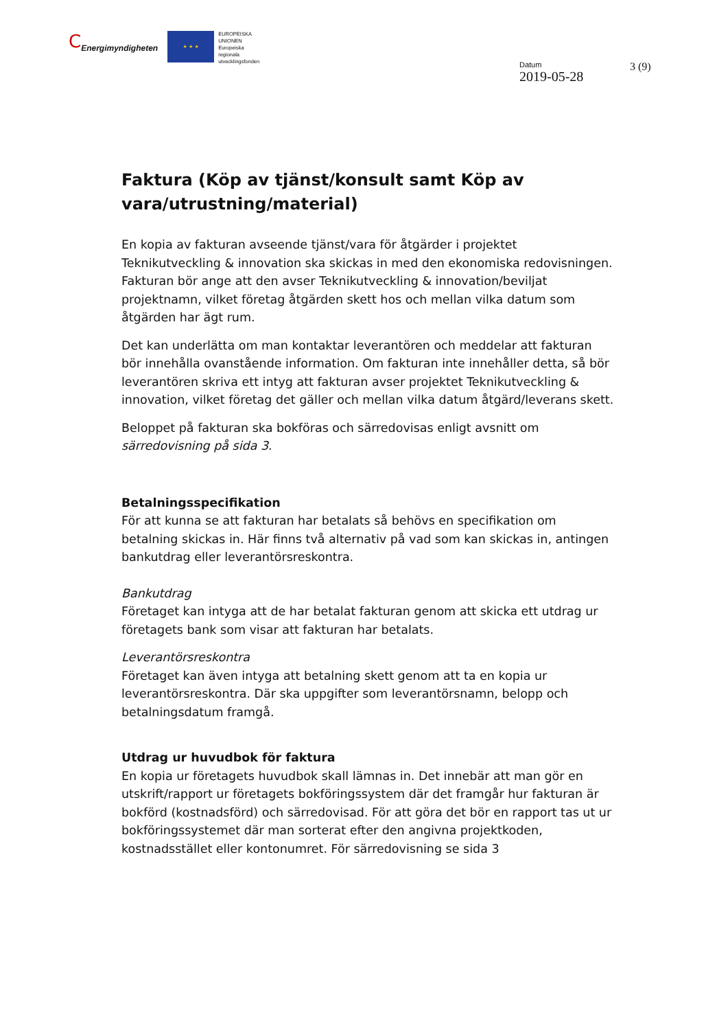C Energimyndigheten
★ ★ ★
EUROPEISKA
UNIONEN
Europeiska
regionala
utvecklingsfonden
Datum
2019-05-28
3 (9)
Faktura (Köp av tjänst/konsult samt Köp av vara/utrustning/material)
En kopia av fakturan avseende tjänst/vara för åtgärder i projektet Teknikutveckling & innovation ska skickas in med den ekonomiska redovisningen. Fakturan bör ange att den avser Teknikutveckling & innovation/beviljat projektnamn, vilket företag åtgärden skett hos och mellan vilka datum som åtgärden har ägt rum.
Det kan underlätta om man kontaktar leverantören och meddelar att fakturan bör innehålla ovanstående information. Om fakturan inte innehåller detta, så bör leverantören skriva ett intyg att fakturan avser projektet Teknikutveckling & innovation, vilket företag det gäller och mellan vilka datum åtgärd/leverans skett.
Beloppet på fakturan ska bokföras och särredovisas enligt avsnitt om särredovisning på sida 3.
Betalningsspecifikation
För att kunna se att fakturan har betalats så behövs en specifikation om betalning skickas in. Här finns två alternativ på vad som kan skickas in, antingen bankutdrag eller leverantörsreskontra.
Bankutdrag
Företaget kan intyga att de har betalat fakturan genom att skicka ett utdrag ur företagets bank som visar att fakturan har betalats.
Leverantörsreskontra
Företaget kan även intyga att betalning skett genom att ta en kopia ur leverantörsreskontra. Där ska uppgifter som leverantörsnamn, belopp och betalningsdatum framgå.
Utdrag ur huvudbok för faktura
En kopia ur företagets huvudbok skall lämnas in. Det innebär att man gör en utskrift/rapport ur företagets bokföringssystem där det framgår hur fakturan är bokförd (kostnadsförd) och särredovisad. För att göra det bör en rapport tas ut ur bokföringssystemet där man sorterat efter den angivna projektkoden, kostnadsstället eller kontonumret. För särredovisning se sida 3